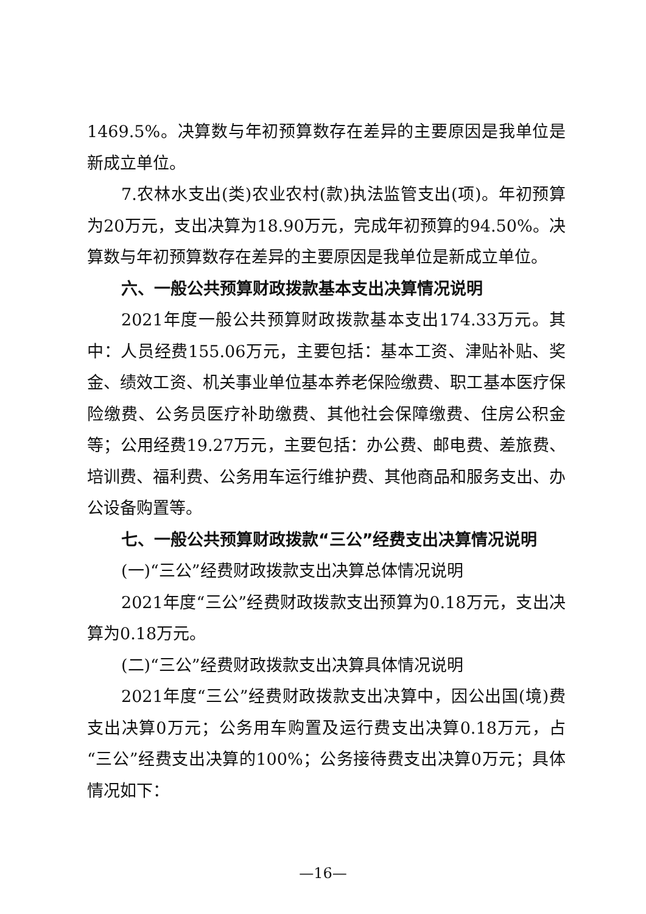1469.5%。决算数与年初预算数存在差异的主要原因是我单位是新成立单位。
7.农林水支出(类)农业农村(款)执法监管支出(项)。年初预算为20万元，支出决算为18.90万元，完成年初预算的94.50%。决算数与年初预算数存在差异的主要原因是我单位是新成立单位。
六、一般公共预算财政拨款基本支出决算情况说明
2021年度一般公共预算财政拨款基本支出174.33万元。其中：人员经费155.06万元，主要包括：基本工资、津贴补贴、奖金、绩效工资、机关事业单位基本养老保险缴费、职工基本医疗保险缴费、公务员医疗补助缴费、其他社会保障缴费、住房公积金等；公用经费19.27万元，主要包括：办公费、邮电费、差旅费、培训费、福利费、公务用车运行维护费、其他商品和服务支出、办公设备购置等。
七、一般公共预算财政拨款“三公”经费支出决算情况说明
(一)“三公”经费财政拨款支出决算总体情况说明
2021年度“三公”经费财政拨款支出预算为0.18万元，支出决算为0.18万元。
(二)“三公”经费财政拨款支出决算具体情况说明
2021年度“三公”经费财政拨款支出决算中，因公出国(境)费支出决算0万元；公务用车购置及运行费支出决算0.18万元，占“三公”经费支出决算的100%；公务接待费支出决算0万元；具体情况如下：
—16—